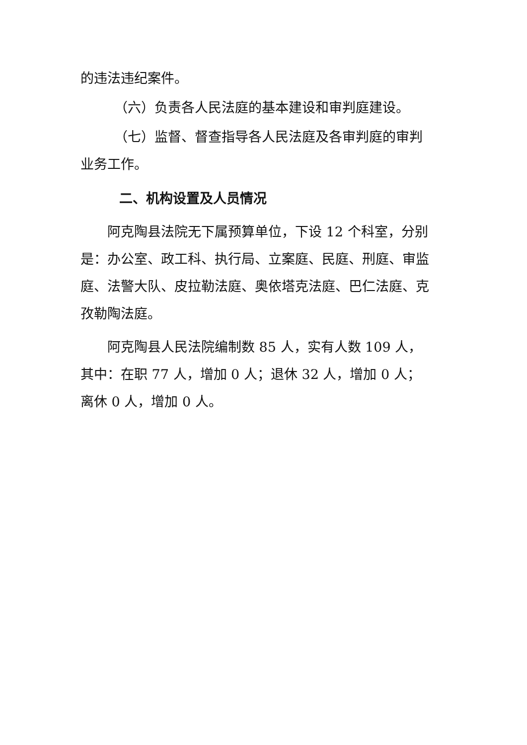的违法违纪案件。
（六）负责各人民法庭的基本建设和审判庭建设。
（七）监督、督查指导各人民法庭及各审判庭的审判业务工作。
二、机构设置及人员情况
阿克陶县法院无下属预算单位，下设 12 个科室，分别是：办公室、政工科、执行局、立案庭、民庭、刑庭、审监庭、法警大队、皮拉勒法庭、奥依塔克法庭、巴仁法庭、克孜勒陶法庭。
阿克陶县人民法院编制数 85 人，实有人数 109 人，其中：在职 77 人，增加 0 人；退休 32 人，增加 0 人；离休 0 人，增加 0 人。